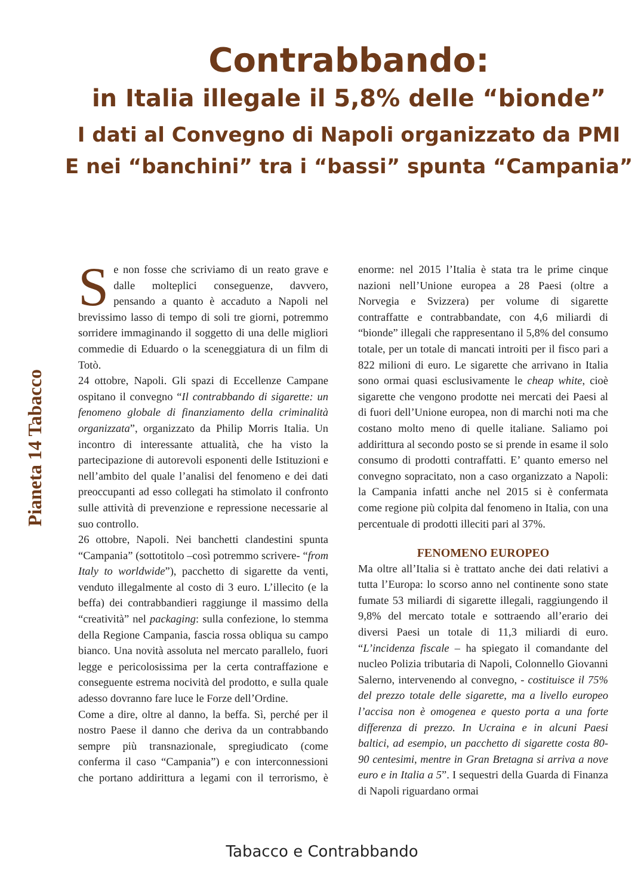Contrabbando:
in Italia illegale il 5,8% delle “bionde”
I dati al Convegno di Napoli organizzato da PMI
E nei “banchini” tra i “bassi” spunta “Campania”
Pianeta 14 Tabacco
Se non fosse che scriviamo di un reato grave e dalle molteplici conseguenze, davvero, pensando a quanto è accaduto a Napoli nel brevissimo lasso di tempo di soli tre giorni, potremmo sorridere immaginando il soggetto di una delle migliori commedie di Eduardo o la sceneggiatura di un film di Totò.
24 ottobre, Napoli. Gli spazi di Eccellenze Campane ospitano il convegno “Il contrabbando di sigarette: un fenomeno globale di finanziamento della criminalità organizzata”, organizzato da Philip Morris Italia. Un incontro di interessante attualità, che ha visto la partecipazione di autorevoli esponenti delle Istituzioni e nell’ambito del quale l’analisi del fenomeno e dei dati preoccupanti ad esso collegati ha stimolato il confronto sulle attività di prevenzione e repressione necessarie al suo controllo.
26 ottobre, Napoli. Nei banchetti clandestini spunta “Campania” (sottotitolo –così potremmo scrivere- “from Italy to worldwide”), pacchetto di sigarette da venti, venduto illegalmente al costo di 3 euro. L’illecito (e la beffa) dei contrabbandieri raggiunge il massimo della “creatività” nel packaging: sulla confezione, lo stemma della Regione Campania, fascia rossa obliqua su campo bianco. Una novità assoluta nel mercato parallelo, fuori legge e pericolosissima per la certa contraffazione e conseguente estrema nocività del prodotto, e sulla quale adesso dovranno fare luce le Forze dell’Ordine.
Come a dire, oltre al danno, la beffa. Sì, perché per il nostro Paese il danno che deriva da un contrabbando sempre più transnazionale, spregiudicato (come conferma il caso “Campania”) e con interconnessioni che portano addirittura a legami con il terrorismo, è enorme: nel 2015 l’Italia è stata tra le prime cinque nazioni nell’Unione europea a 28 Paesi (oltre a Norvegia e Svizzera) per volume di sigarette contraffatte e contrabbandate, con 4,6 miliardi di “bionde” illegali che rappresentano il 5,8% del consumo totale, per un totale di mancati introiti per il fisco pari a 822 milioni di euro. Le sigarette che arrivano in Italia sono ormai quasi esclusivamente le cheap white, cioè sigarette che vengono prodotte nei mercati dei Paesi al di fuori dell’Unione europea, non di marchi noti ma che costano molto meno di quelle italiane. Saliamo poi addirittura al secondo posto se si prende in esame il solo consumo di prodotti contraffatti. E’ quanto emerso nel convegno sopracitato, non a caso organizzato a Napoli: la Campania infatti anche nel 2015 si è confermata come regione più colpita dal fenomeno in Italia, con una percentuale di prodotti illeciti pari al 37%.
FENOMENO EUROPEO
Ma oltre all’Italia si è trattato anche dei dati relativi a tutta l’Europa: lo scorso anno nel continente sono state fumate 53 miliardi di sigarette illegali, raggiungendo il 9,8% del mercato totale e sottraendo all’erario dei diversi Paesi un totale di 11,3 miliardi di euro. “L’incidenza fiscale – ha spiegato il comandante del nucleo Polizia tributaria di Napoli, Colonnello Giovanni Salerno, intervenendo al convegno, - costituisce il 75% del prezzo totale delle sigarette, ma a livello europeo l’accisa non è omogenea e questo porta a una forte differenza di prezzo. In Ucraina e in alcuni Paesi baltici, ad esempio, un pacchetto di sigarette costa 80-90 centesimi, mentre in Gran Bretagna si arriva a nove euro e in Italia a 5”. I sequestri della Guarda di Finanza di Napoli riguardano ormai
Tabacco e Contrabbando